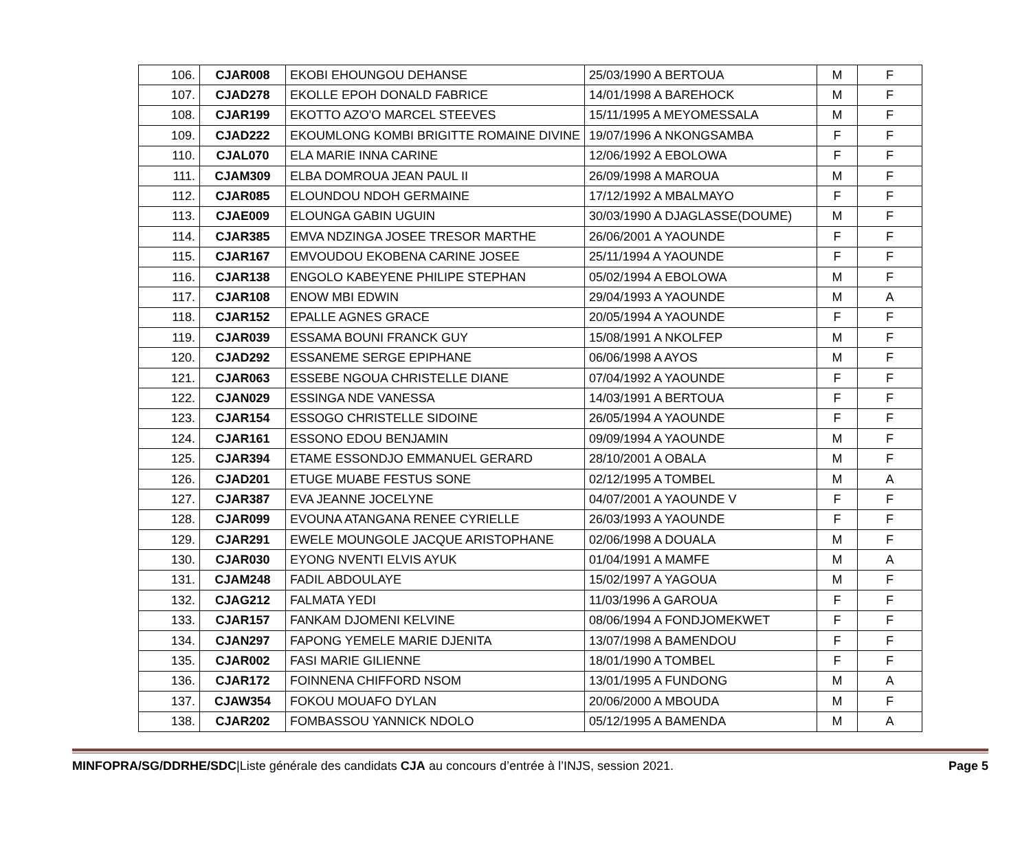| 106. | CJAR008 | EKOBI EHOUNGOU DEHANSE | 25/03/1990 A BERTOUA | M | F |
| 107. | CJAD278 | EKOLLE EPOH DONALD FABRICE | 14/01/1998 A BAREHOCK | M | F |
| 108. | CJAR199 | EKOTTO AZO'O MARCEL STEEVES | 15/11/1995 A MEYOMESSALA | M | F |
| 109. | CJAD222 | EKOUMLONG KOMBI BRIGITTE ROMAINE DIVINE | 19/07/1996 A NKONGSAMBA | F | F |
| 110. | CJAL070 | ELA MARIE INNA CARINE | 12/06/1992 A EBOLOWA | F | F |
| 111. | CJAM309 | ELBA DOMROUA JEAN PAUL II | 26/09/1998 A MAROUA | M | F |
| 112. | CJAR085 | ELOUNDOU NDOH GERMAINE | 17/12/1992 A MBALMAYO | F | F |
| 113. | CJAE009 | ELOUNGA GABIN UGUIN | 30/03/1990 A DJAGLASSE(DOUME) | M | F |
| 114. | CJAR385 | EMVA NDZINGA JOSEE TRESOR MARTHE | 26/06/2001 A YAOUNDE | F | F |
| 115. | CJAR167 | EMVOUDOU EKOBENA CARINE JOSEE | 25/11/1994 A YAOUNDE | F | F |
| 116. | CJAR138 | ENGOLO KABEYENE PHILIPE STEPHAN | 05/02/1994 A EBOLOWA | M | F |
| 117. | CJAR108 | ENOW MBI EDWIN | 29/04/1993 A YAOUNDE | M | A |
| 118. | CJAR152 | EPALLE AGNES GRACE | 20/05/1994 A YAOUNDE | F | F |
| 119. | CJAR039 | ESSAMA BOUNI FRANCK GUY | 15/08/1991 A NKOLFEP | M | F |
| 120. | CJAD292 | ESSANEME SERGE EPIPHANE | 06/06/1998 A AYOS | M | F |
| 121. | CJAR063 | ESSEBE NGOUA CHRISTELLE DIANE | 07/04/1992 A YAOUNDE | F | F |
| 122. | CJAN029 | ESSINGA NDE VANESSA | 14/03/1991 A BERTOUA | F | F |
| 123. | CJAR154 | ESSOGO CHRISTELLE SIDOINE | 26/05/1994 A YAOUNDE | F | F |
| 124. | CJAR161 | ESSONO EDOU BENJAMIN | 09/09/1994 A YAOUNDE | M | F |
| 125. | CJAR394 | ETAME ESSONDJO EMMANUEL GERARD | 28/10/2001 A OBALA | M | F |
| 126. | CJAD201 | ETUGE MUABE FESTUS SONE | 02/12/1995 A TOMBEL | M | A |
| 127. | CJAR387 | EVA JEANNE JOCELYNE | 04/07/2001 A YAOUNDE V | F | F |
| 128. | CJAR099 | EVOUNA ATANGANA RENEE CYRIELLE | 26/03/1993 A YAOUNDE | F | F |
| 129. | CJAR291 | EWELE MOUNGOLE JACQUE ARISTOPHANE | 02/06/1998 A DOUALA | M | F |
| 130. | CJAR030 | EYONG NVENTI ELVIS AYUK | 01/04/1991 A MAMFE | M | A |
| 131. | CJAM248 | FADIL ABDOULAYE | 15/02/1997 A YAGOUA | M | F |
| 132. | CJAG212 | FALMATA YEDI | 11/03/1996 A GAROUA | F | F |
| 133. | CJAR157 | FANKAM DJOMENI KELVINE | 08/06/1994 A FONDJOMEKWET | F | F |
| 134. | CJAN297 | FAPONG YEMELE MARIE DJENITA | 13/07/1998 A BAMENDOU | F | F |
| 135. | CJAR002 | FASI MARIE GILIENNE | 18/01/1990 A TOMBEL | F | F |
| 136. | CJAR172 | FOINNENA CHIFFORD NSOM | 13/01/1995 A FUNDONG | M | A |
| 137. | CJAW354 | FOKOU MOUAFO DYLAN | 20/06/2000 A MBOUDA | M | F |
| 138. | CJAR202 | FOMBASSOU YANNICK NDOLO | 05/12/1995 A BAMENDA | M | A |
MINFOPRA/SG/DDRHE/SDC|Liste générale des candidats CJA au concours d’entrée à l’INJS, session 2021. Page 5